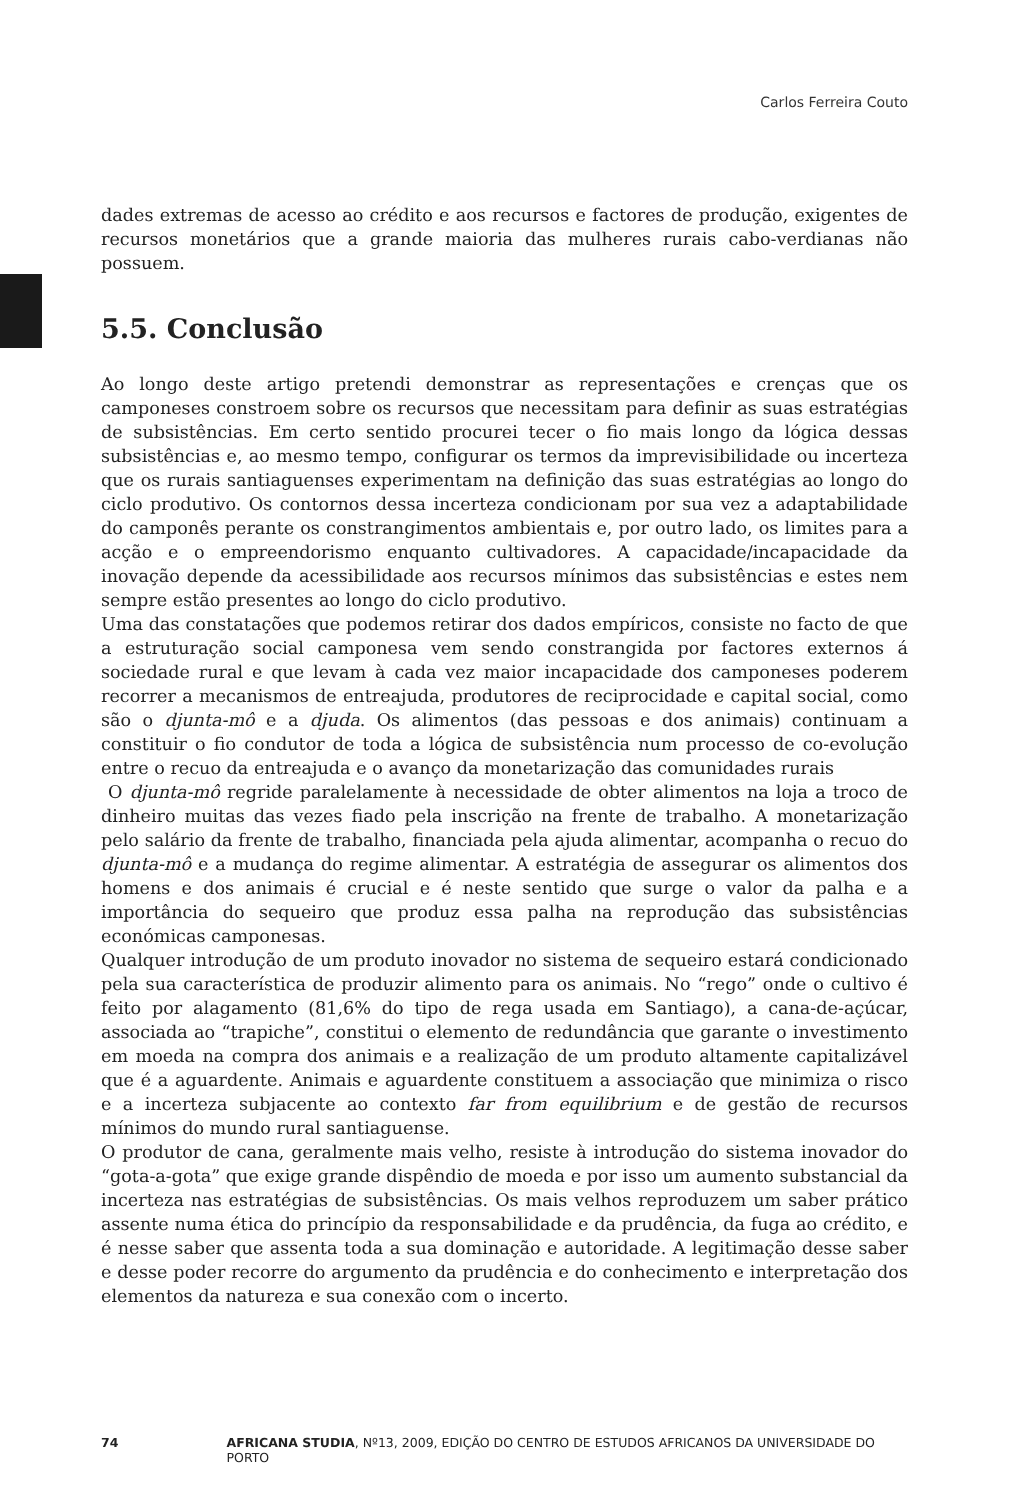Carlos Ferreira Couto
dades extremas de acesso ao crédito e aos recursos e factores de produção, exigentes de recursos monetários que a grande maioria das mulheres rurais cabo-verdianas não possuem.
5.5. Conclusão
Ao longo deste artigo pretendi demonstrar as representações e crenças que os camponeses constroem sobre os recursos que necessitam para definir as suas estratégias de subsistências. Em certo sentido procurei tecer o fio mais longo da lógica dessas subsistências e, ao mesmo tempo, configurar os termos da imprevisibilidade ou incerteza que os rurais santiaguenses experimentam na definição das suas estratégias ao longo do ciclo produtivo. Os contornos dessa incerteza condicionam por sua vez a adaptabilidade do camponês perante os constrangimentos ambientais e, por outro lado, os limites para a acção e o empreendorismo enquanto cultivadores. A capacidade/incapacidade da inovação depende da acessibilidade aos recursos mínimos das subsistências e estes nem sempre estão presentes ao longo do ciclo produtivo.
Uma das constatações que podemos retirar dos dados empíricos, consiste no facto de que a estruturação social camponesa vem sendo constrangida por factores externos á sociedade rural e que levam à cada vez maior incapacidade dos camponeses poderem recorrer a mecanismos de entreajuda, produtores de reciprocidade e capital social, como são o djunta-mô e a djuda. Os alimentos (das pessoas e dos animais) continuam a constituir o fio condutor de toda a lógica de subsistência num processo de co-evolução entre o recuo da entreajuda e o avanço da monetarização das comunidades rurais
O djunta-mô regride paralelamente à necessidade de obter alimentos na loja a troco de dinheiro muitas das vezes fiado pela inscrição na frente de trabalho. A monetarização pelo salário da frente de trabalho, financiada pela ajuda alimentar, acompanha o recuo do djunta-mô e a mudança do regime alimentar. A estratégia de assegurar os alimentos dos homens e dos animais é crucial e é neste sentido que surge o valor da palha e a importância do sequeiro que produz essa palha na reprodução das subsistências económicas camponesas.
Qualquer introdução de um produto inovador no sistema de sequeiro estará condicionado pela sua característica de produzir alimento para os animais. No “rego” onde o cultivo é feito por alagamento (81,6% do tipo de rega usada em Santiago), a cana-de-açúcar, associada ao “trapiche”, constitui o elemento de redundância que garante o investimento em moeda na compra dos animais e a realização de um produto altamente capitalizável que é a aguardente. Animais e aguardente constituem a associação que minimiza o risco e a incerteza subjacente ao contexto far from equilibrium e de gestão de recursos mínimos do mundo rural santiaguense.
O produtor de cana, geralmente mais velho, resiste à introdução do sistema inovador do “gota-a-gota” que exige grande dispêndio de moeda e por isso um aumento substancial da incerteza nas estratégias de subsistências. Os mais velhos reproduzem um saber prático assente numa ética do princípio da responsabilidade e da prudência, da fuga ao crédito, e é nesse saber que assenta toda a sua dominação e autoridade. A legitimação desse saber e desse poder recorre do argumento da prudência e do conhecimento e interpretação dos elementos da natureza e sua conexão com o incerto.
74 AFRICANA STUDIA, Nº13, 2009, EDIÇÃO DO CENTRO DE ESTUDOS AFRICANOS DA UNIVERSIDADE DO PORTO